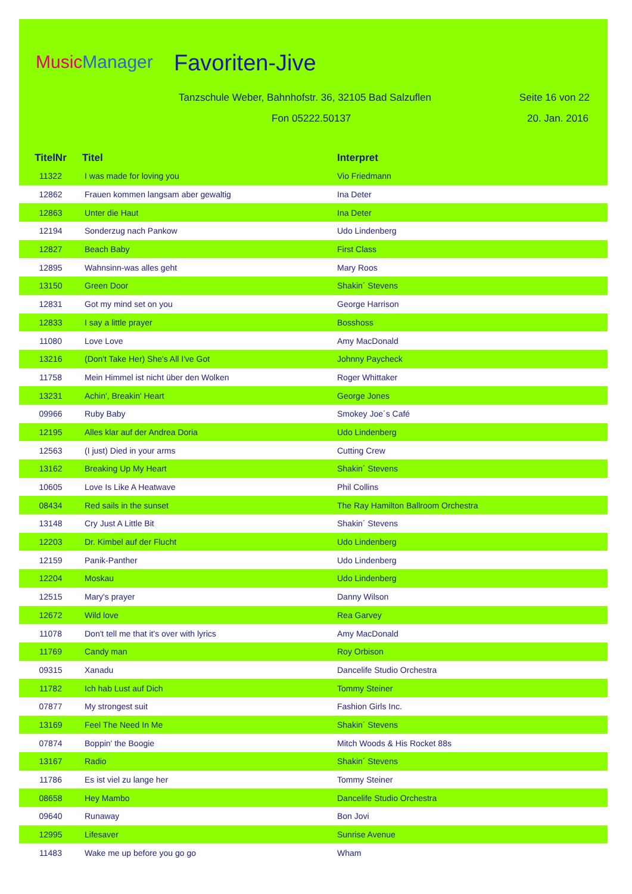Music Manager Favoriten-Jive
Tanzschule Weber, Bahnhofstr. 36, 32105 Bad Salzuflen
Seite 16 von 22
Fon 05222.50137 20. Jan. 2016
| TitelNr | Titel | Interpret |
| --- | --- | --- |
| 11322 | I was made for loving you | Vio Friedmann |
| 12862 | Frauen kommen langsam aber gewaltig | Ina Deter |
| 12863 | Unter die Haut | Ina Deter |
| 12194 | Sonderzug nach Pankow | Udo Lindenberg |
| 12827 | Beach Baby | First Class |
| 12895 | Wahnsinn-was alles geht | Mary Roos |
| 13150 | Green Door | Shakin´ Stevens |
| 12831 | Got my mind set on you | George Harrison |
| 12833 | I say a little prayer | Bosshoss |
| 11080 | Love Love | Amy MacDonald |
| 13216 | (Don't Take Her) She's All I've Got | Johnny Paycheck |
| 11758 | Mein Himmel ist nicht über den Wolken | Roger Whittaker |
| 13231 | Achin', Breakin' Heart | George Jones |
| 09966 | Ruby Baby | Smokey Joe´s Café |
| 12195 | Alles klar auf der Andrea Doria | Udo Lindenberg |
| 12563 | (I just) Died in your arms | Cutting Crew |
| 13162 | Breaking Up My Heart | Shakin´ Stevens |
| 10605 | Love Is Like A Heatwave | Phil Collins |
| 08434 | Red sails in the sunset | The Ray Hamilton Ballroom Orchestra |
| 13148 | Cry Just A Little Bit | Shakin´ Stevens |
| 12203 | Dr. Kimbel auf der Flucht | Udo Lindenberg |
| 12159 | Panik-Panther | Udo Lindenberg |
| 12204 | Moskau | Udo Lindenberg |
| 12515 | Mary's prayer | Danny Wilson |
| 12672 | Wild love | Rea Garvey |
| 11078 | Don't tell me that it's over with lyrics | Amy MacDonald |
| 11769 | Candy man | Roy Orbison |
| 09315 | Xanadu | Dancelife Studio Orchestra |
| 11782 | Ich hab Lust auf Dich | Tommy Steiner |
| 07877 | My strongest suit | Fashion Girls Inc. |
| 13169 | Feel The Need In Me | Shakin´ Stevens |
| 07874 | Boppin' the Boogie | Mitch Woods & His Rocket 88s |
| 13167 | Radio | Shakin´ Stevens |
| 11786 | Es ist viel zu lange her | Tommy Steiner |
| 08658 | Hey Mambo | Dancelife Studio Orchestra |
| 09640 | Runaway | Bon Jovi |
| 12995 | Lifesaver | Sunrise Avenue |
| 11483 | Wake me up before you go go | Wham |